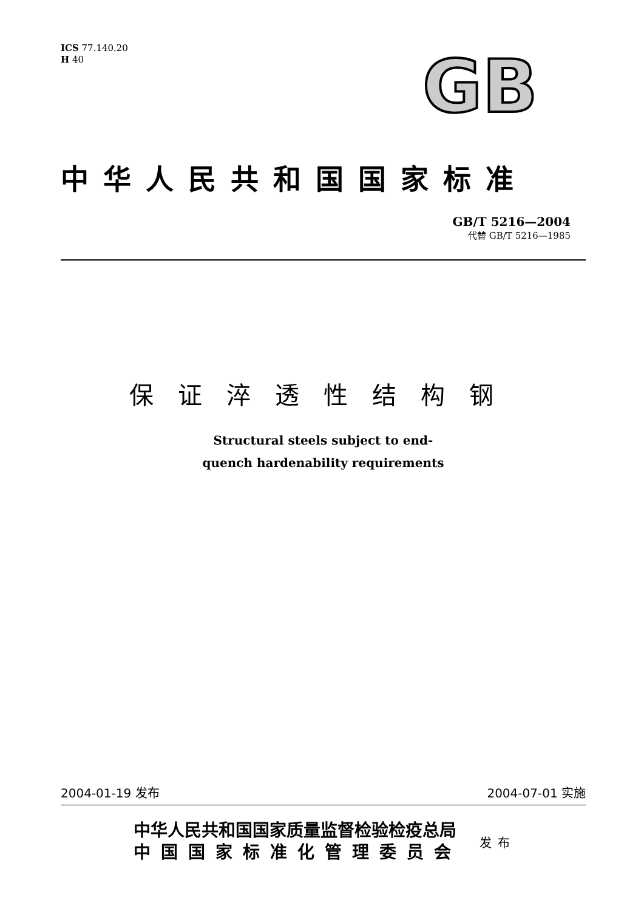ICS 77.140.20
H 40
GB
中华人民共和国国家标准
GB/T 5216—2004
代替 GB/T 5216—1985
保证淬透性结构钢
Structural steels subject to end-
quench hardenability requirements
2004-01-19 发布 2004-07-01 实施
中华人民共和国国家质量监督检验检疫总局
中国国家标准化管理委员会
发布